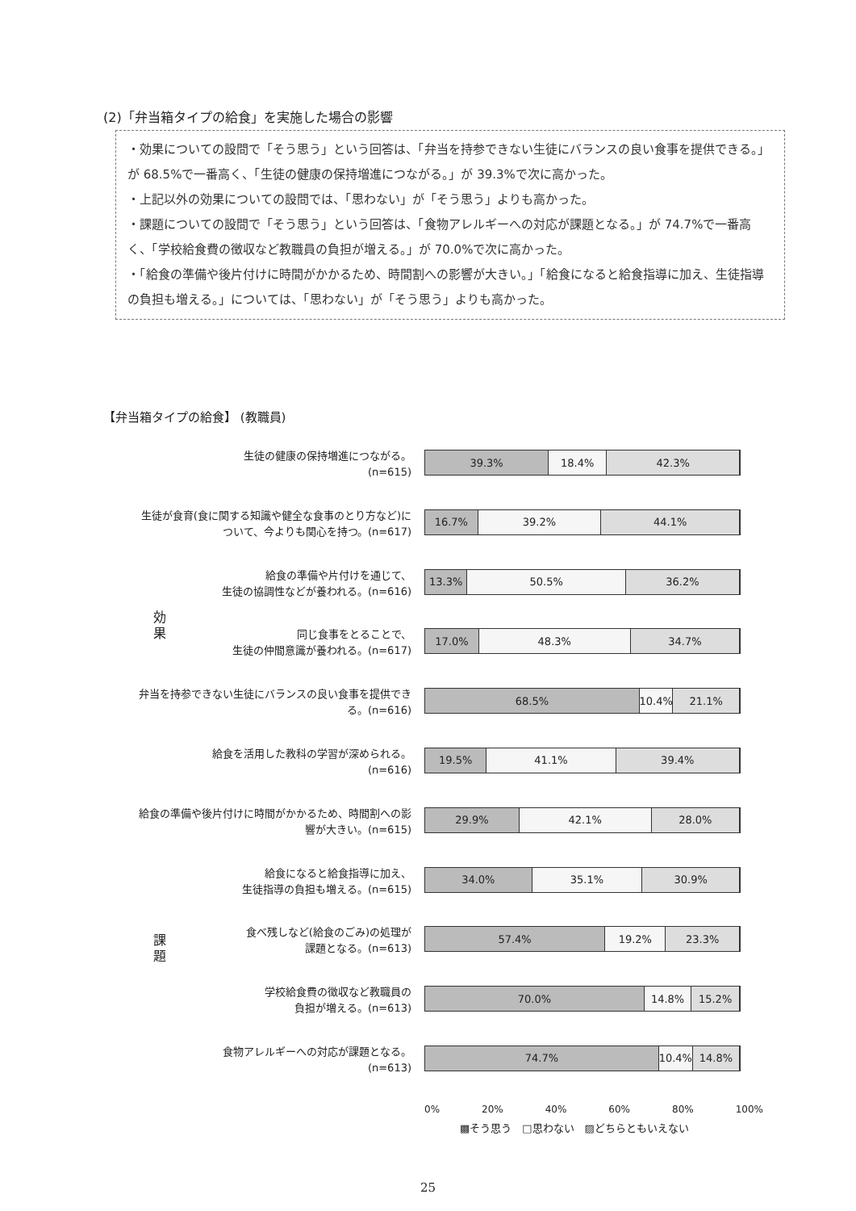(2)「弁当箱タイプの給食」を実施した場合の影響
・効果についての設問で「そう思う」という回答は、「弁当を持参できない生徒にバランスの良い食事を提供できる。」が 68.5%で一番高く、「生徒の健康の保持増進につながる。」が 39.3%で次に高かった。
・上記以外の効果についての設問では、「思わない」が「そう思う」よりも高かった。
・課題についての設問で「そう思う」という回答は、「食物アレルギーへの対応が課題となる。」が 74.7%で一番高く、「学校給食費の徴収など教職員の負担が増える。」が 70.0%で次に高かった。
・「給食の準備や後片付けに時間がかかるため、時間割への影響が大きい。」「給食になると給食指導に加え、生徒指導の負担も増える。」については、「思わない」が「そう思う」よりも高かった。
【弁当箱タイプの給食】 (教職員)
効果
課題
生徒の健康の保持増進につながる。
(n=615)
39.3% 18.4% 42.3%
生徒が食育(食に関する知識や健全な食事のとり方など)について、今よりも関心を持つ。(n=617)
16.7% 39.2% 44.1%
給食の準備や片付けを通じて、
生徒の協調性などが養われる。(n=616)
13.3% 50.5% 36.2%
同じ食事をとることで、
生徒の仲間意識が養われる。(n=617)
17.0% 48.3% 34.7%
弁当を持参できない生徒にバランスの良い食事を提供できる。(n=616)
68.5% 10.4% 21.1%
給食を活用した教科の学習が深められる。
(n=616)
19.5% 41.1% 39.4%
給食の準備や後片付けに時間がかかるため、時間割への影響が大きい。(n=615)
29.9% 42.1% 28.0%
給食になると給食指導に加え、
生徒指導の負担も増える。(n=615)
34.0% 35.1% 30.9%
食べ残しなど(給食のごみ)の処理が
課題となる。(n=613)
57.4% 19.2% 23.3%
学校給食費の徴収など教職員の
負担が増える。(n=613)
70.0% 14.8% 15.2%
食物アレルギーへの対応が課題となる。
(n=613)
74.7% 10.4% 14.8%
0% 20% 40% 60% 80% 100%
▩そう思う　□思わない　▨どちらともいえない
25